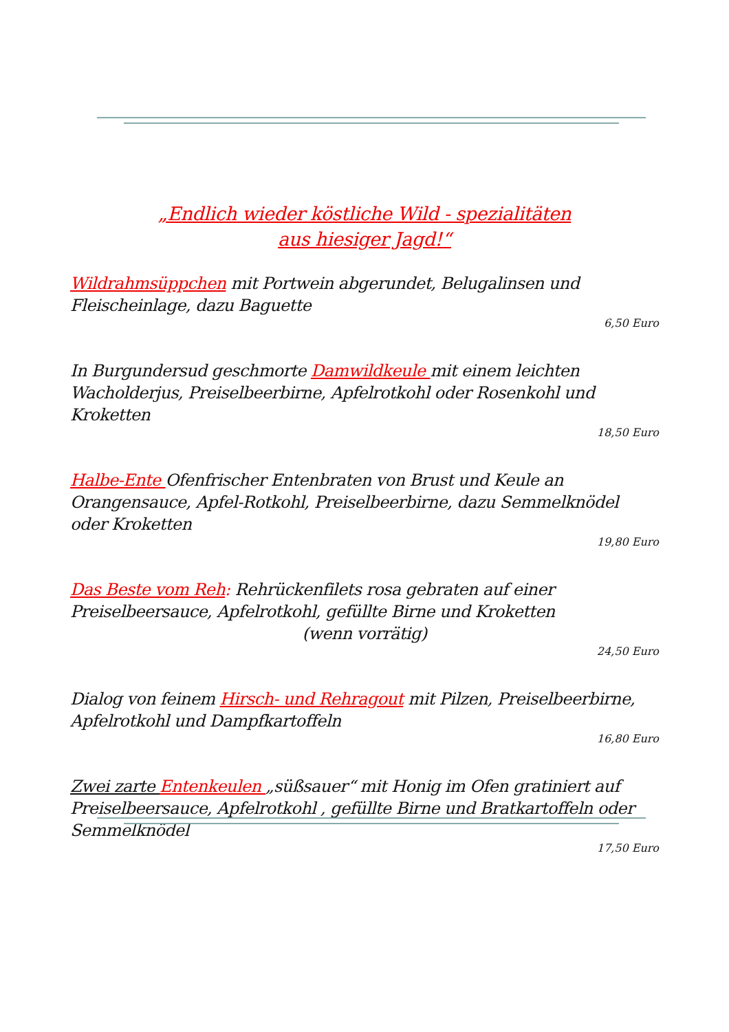„Endlich wieder köstliche Wild - spezialitäten
aus hiesiger Jagd!“
Wildrahmsüppchen mit Portwein abgerundet, Belugalinsen und Fleischeinlage, dazu Baguette
6,50 Euro
In Burgundersud geschmorte Damwildkeule mit einem leichten Wacholderjus, Preiselbeerbirne, Apfelrotkohl oder Rosenkohl und Kroketten
18,50 Euro
Halbe-Ente Ofenfrischer Entenbraten von Brust und Keule an Orangensauce, Apfel-Rotkohl, Preiselbeerbirne, dazu Semmelknödel oder Kroketten
19,80 Euro
Das Beste vom Reh: Rehrückenfilets rosa gebraten auf einer Preiselbeersauce, Apfelrotkohl, gefüllte Birne und Kroketten
(wenn vorrätig)
24,50 Euro
Dialog von feinem Hirsch- und Rehragout mit Pilzen, Preiselbeerbirne, Apfelrotkohl und Dampfkartoffeln
16,80 Euro
Zwei zarte Entenkeulen „süßsauer“ mit Honig im Ofen gratiniert auf Preiselbeersauce, Apfelrotkohl , gefüllte Birne und Bratkartoffeln oder Semmelknödel
17,50 Euro